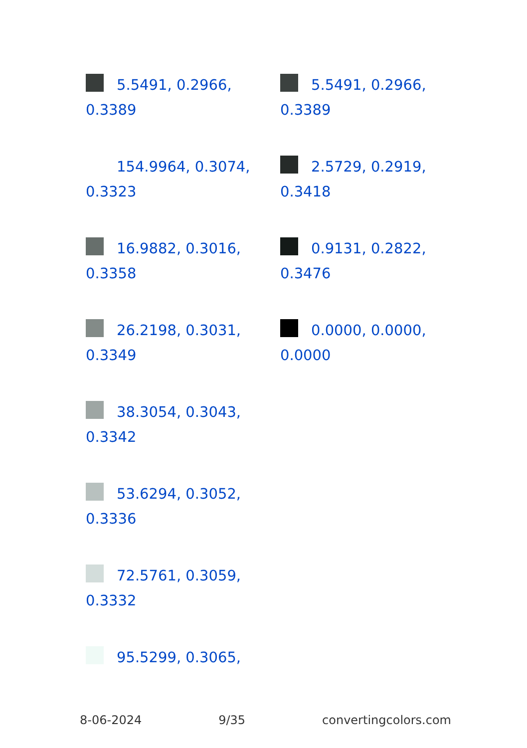5.5491, 0.2966, 0.3389
5.5491, 0.2966, 0.3389
154.9964, 0.3074, 0.3323
2.5729, 0.2919, 0.3418
16.9882, 0.3016, 0.3358
0.9131, 0.2822, 0.3476
26.2198, 0.3031, 0.3349
0.0000, 0.0000, 0.0000
38.3054, 0.3043, 0.3342
53.6294, 0.3052, 0.3336
72.5761, 0.3059, 0.3332
95.5299, 0.3065,
8-06-2024 9/35 convertingcolors.com